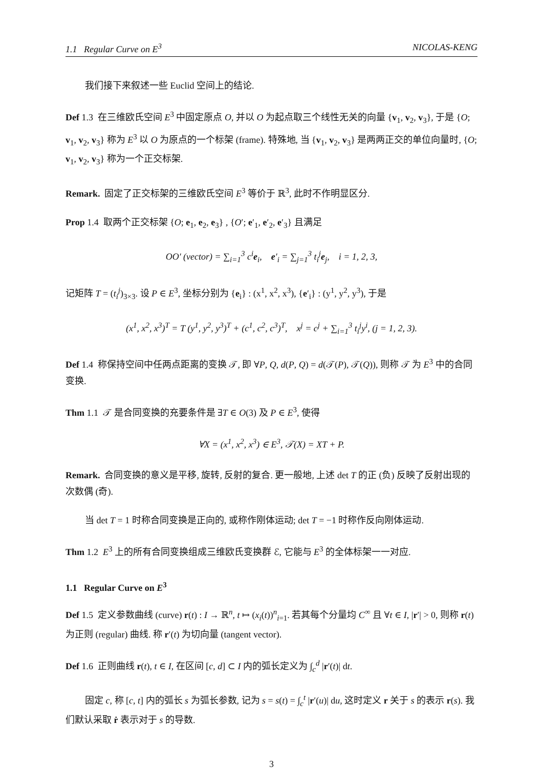1.1 Regular Curve on E<sup>3</sup> NICOLAS-KENG
我们接下来叙述一些 Euclid 空间上的结论.
Def 1.3 在三维欧氏空间 E<sup>3</sup> 中固定原点 O, 并以 O 为起点取三个线性无关的向量 {v<sub>1</sub>, v<sub>2</sub>, v<sub>3</sub>}, 于是 {O; v<sub>1</sub>, v<sub>2</sub>, v<sub>3</sub>} 称为 E<sup>3</sup> 以 O 为原点的一个标架 (frame). 特殊地, 当 {v<sub>1</sub>, v<sub>2</sub>, v<sub>3</sub>} 是两两正交的单位向量时, {O; v<sub>1</sub>, v<sub>2</sub>, v<sub>3</sub>} 称为一个正交标架.
Remark. 固定了正交标架的三维欧氏空间 E<sup>3</sup> 等价于 ℝ<sup>3</sup>, 此时不作明显区分.
Prop 1.4 取两个正交标架 {O; e<sub>1</sub>, e<sub>2</sub>, e<sub>3</sub>} , {O′; e′<sub>1</sub>, e′<sub>2</sub>, e′<sub>3</sub>} 且满足
OO′ (vector) = ∑<sub>i=1</sub><sup>3</sup> c<sup>i</sup>e<sub>i</sub>, e′<sub>i</sub> = ∑<sub>j=1</sub><sup>3</sup> t<sub>i</sub><sup>j</sup>e<sub>j</sub>, i = 1, 2, 3,
记矩阵 T = (t<sub>i</sub><sup>j</sup>)<sub>3×3</sub>. 设 P ∈ E<sup>3</sup>, 坐标分别为 {e<sub>i</sub>} : (x<sup>1</sup>, x<sup>2</sup>, x<sup>3</sup>), {e′<sub>i</sub>} : (y<sup>1</sup>, y<sup>2</sup>, y<sup>3</sup>), 于是
(x<sup>1</sup>, x<sup>2</sup>, x<sup>3</sup>)<sup>T</sup> = T (y<sup>1</sup>, y<sup>2</sup>, y<sup>3</sup>)<sup>T</sup> + (c<sup>1</sup>, c<sup>2</sup>, c<sup>3</sup>)<sup>T</sup>, x<sup>j</sup> = c<sup>j</sup> + ∑<sub>i=1</sub><sup>3</sup> t<sub>i</sub><sup>j</sup>y<sup>i</sup>, (j = 1, 2, 3).
Def 1.4 称保持空间中任两点距离的变换 𝒯, 即 ∀P, Q, d(P, Q) = d(𝒯(P), 𝒯(Q)), 则称 𝒯 为 E<sup>3</sup> 中的合同变换.
Thm 1.1 𝒯 是合同变换的充要条件是 ∃T ∈ O(3) 及 P ∈ E<sup>3</sup>, 使得
∀X = (x<sup>1</sup>, x<sup>2</sup>, x<sup>3</sup>) ∈ E<sup>3</sup>, 𝒯(X) = XT + P.
Remark. 合同变换的意义是平移, 旋转, 反射的复合. 更一般地, 上述 det T 的正 (负) 反映了反射出现的次数偶 (奇).
当 det T = 1 时称合同变换是正向的, 或称作刚体运动; det T = −1 时称作反向刚体运动.
Thm 1.2 E<sup>3</sup> 上的所有合同变换组成三维欧氏变换群 ℰ, 它能与 E<sup>3</sup> 的全体标架一一对应.
1.1 Regular Curve on E<sup>3</sup>
Def 1.5 定义参数曲线 (curve) r(t) : I → ℝ<sup>n</sup>, t ↦ (x<sub>i</sub>(t))<sup>n</sup><sub>i=1</sub>. 若其每个分量均 C<sup>∞</sup> 且 ∀t ∈ I, |r′| > 0, 则称 r(t) 为正则 (regular) 曲线. 称 r′(t) 为切向量 (tangent vector).
Def 1.6 正则曲线 r(t), t ∈ I, 在区间 [c, d] ⊂ I 内的弧长定义为 ∫<sub>c</sub><sup>d</sup> |r′(t)| dt.
固定 c, 称 [c, t] 内的弧长 s 为弧长参数, 记为 s = s(t) = ∫<sub>c</sub><sup>t</sup> |r′(u)| du, 这时定义 r 关于 s 的表示 r(s). 我们默认采取 ṙ 表示对于 s 的导数.
3